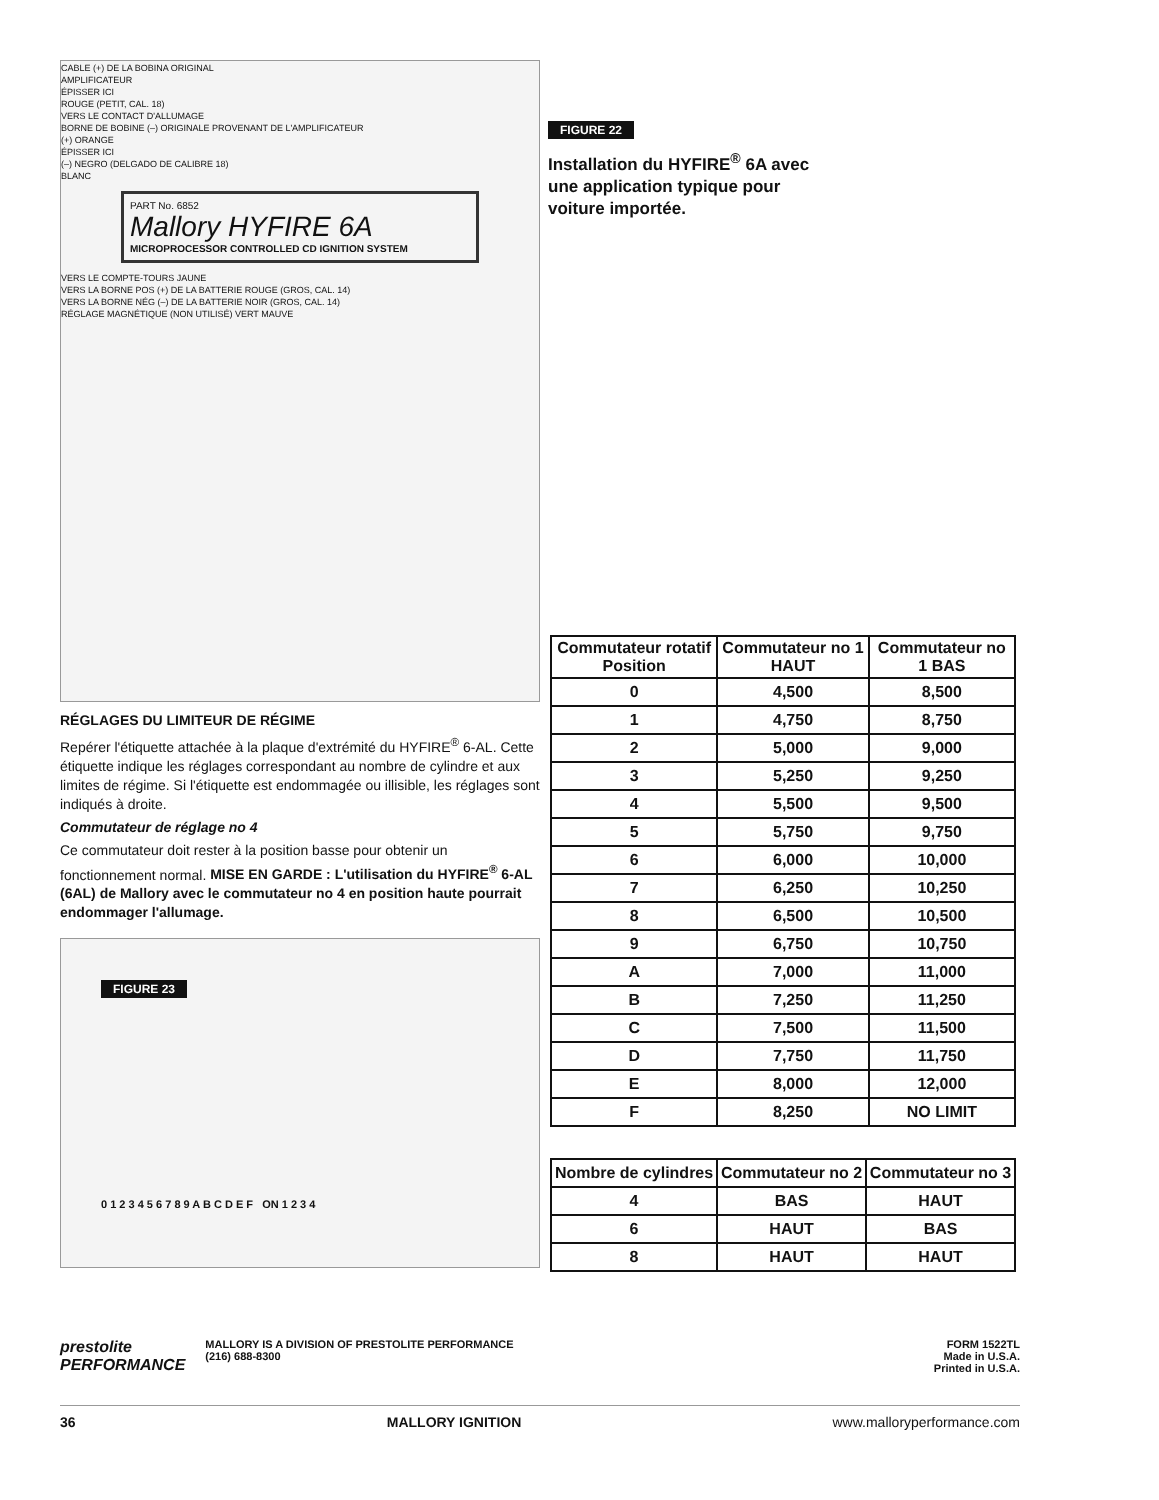CABLE (+) DE LA BOBINA ORIGINAL
AMPLIFICATEUR
ÉPISSER ICI
ROUGE (PETIT, CAL. 18)
VERS LE CONTACT D'ALLUMAGE
BORNE DE BOBINE (–) ORIGINALE PROVENANT DE L'AMPLIFICATEUR
(+) ORANGE
ÉPISSER ICI
(–) NEGRO (DELGADO DE CALIBRE 18)
BLANC
PART No. 6852
Mallory HYFIRE 6A
MICROPROCESSOR CONTROLLED CD IGNITION SYSTEM
VERS LE COMPTE-TOURS JAUNE
VERS LA BORNE POS (+) DE LA BATTERIE ROUGE (GROS, CAL. 14)
VERS LA BORNE NÉG (–) DE LA BATTERIE NOIR (GROS, CAL. 14)
RÉGLAGE MAGNÉTIQUE (NON UTILISÉ) VERT MAUVE
RÉGLAGES DU LIMITEUR DE RÉGIME
Repérer l'étiquette attachée à la plaque d'extrémité du HYFIRE<sup>®</sup> 6-AL. Cette étiquette indique les réglages correspondant au nombre de cylindre et aux limites de régime. Si l'étiquette est endommagée ou illisible, les réglages sont indiqués à droite.
Commutateur de réglage no 4
Ce commutateur doit rester à la position basse pour obtenir un fonctionnement normal. MISE EN GARDE : L'utilisation du HYFIRE<sup>®</sup> 6-AL (6AL) de Mallory avec le commutateur no 4 en position haute pourrait endommager l'allumage.
FIGURE 23
0 1 2 3 4 5 6 7 8 9 A B C D E F ON 1 2 3 4
FIGURE 22
Installation du HYFIRE<sup>®</sup> 6A avec
une application typique pour
voiture importée.
| Commutateur rotatif Position | Commutateur no 1 HAUT | Commutateur no 1 BAS |
| --- | --- | --- |
| 0 | 4,500 | 8,500 |
| 1 | 4,750 | 8,750 |
| 2 | 5,000 | 9,000 |
| 3 | 5,250 | 9,250 |
| 4 | 5,500 | 9,500 |
| 5 | 5,750 | 9,750 |
| 6 | 6,000 | 10,000 |
| 7 | 6,250 | 10,250 |
| 8 | 6,500 | 10,500 |
| 9 | 6,750 | 10,750 |
| A | 7,000 | 11,000 |
| B | 7,250 | 11,250 |
| C | 7,500 | 11,500 |
| D | 7,750 | 11,750 |
| E | 8,000 | 12,000 |
| F | 8,250 | NO LIMIT |
| Nombre de cylindres | Commutateur no 2 | Commutateur no 3 |
| --- | --- | --- |
| 4 | BAS | HAUT |
| 6 | HAUT | BAS |
| 8 | HAUT | HAUT |
prestolite
PERFORMANCE
MALLORY IS A DIVISION OF PRESTOLITE PERFORMANCE
(216) 688-8300
FORM 1522TL
Made in U.S.A.
Printed in U.S.A.
36 MALLORY IGNITION www.malloryperformance.com